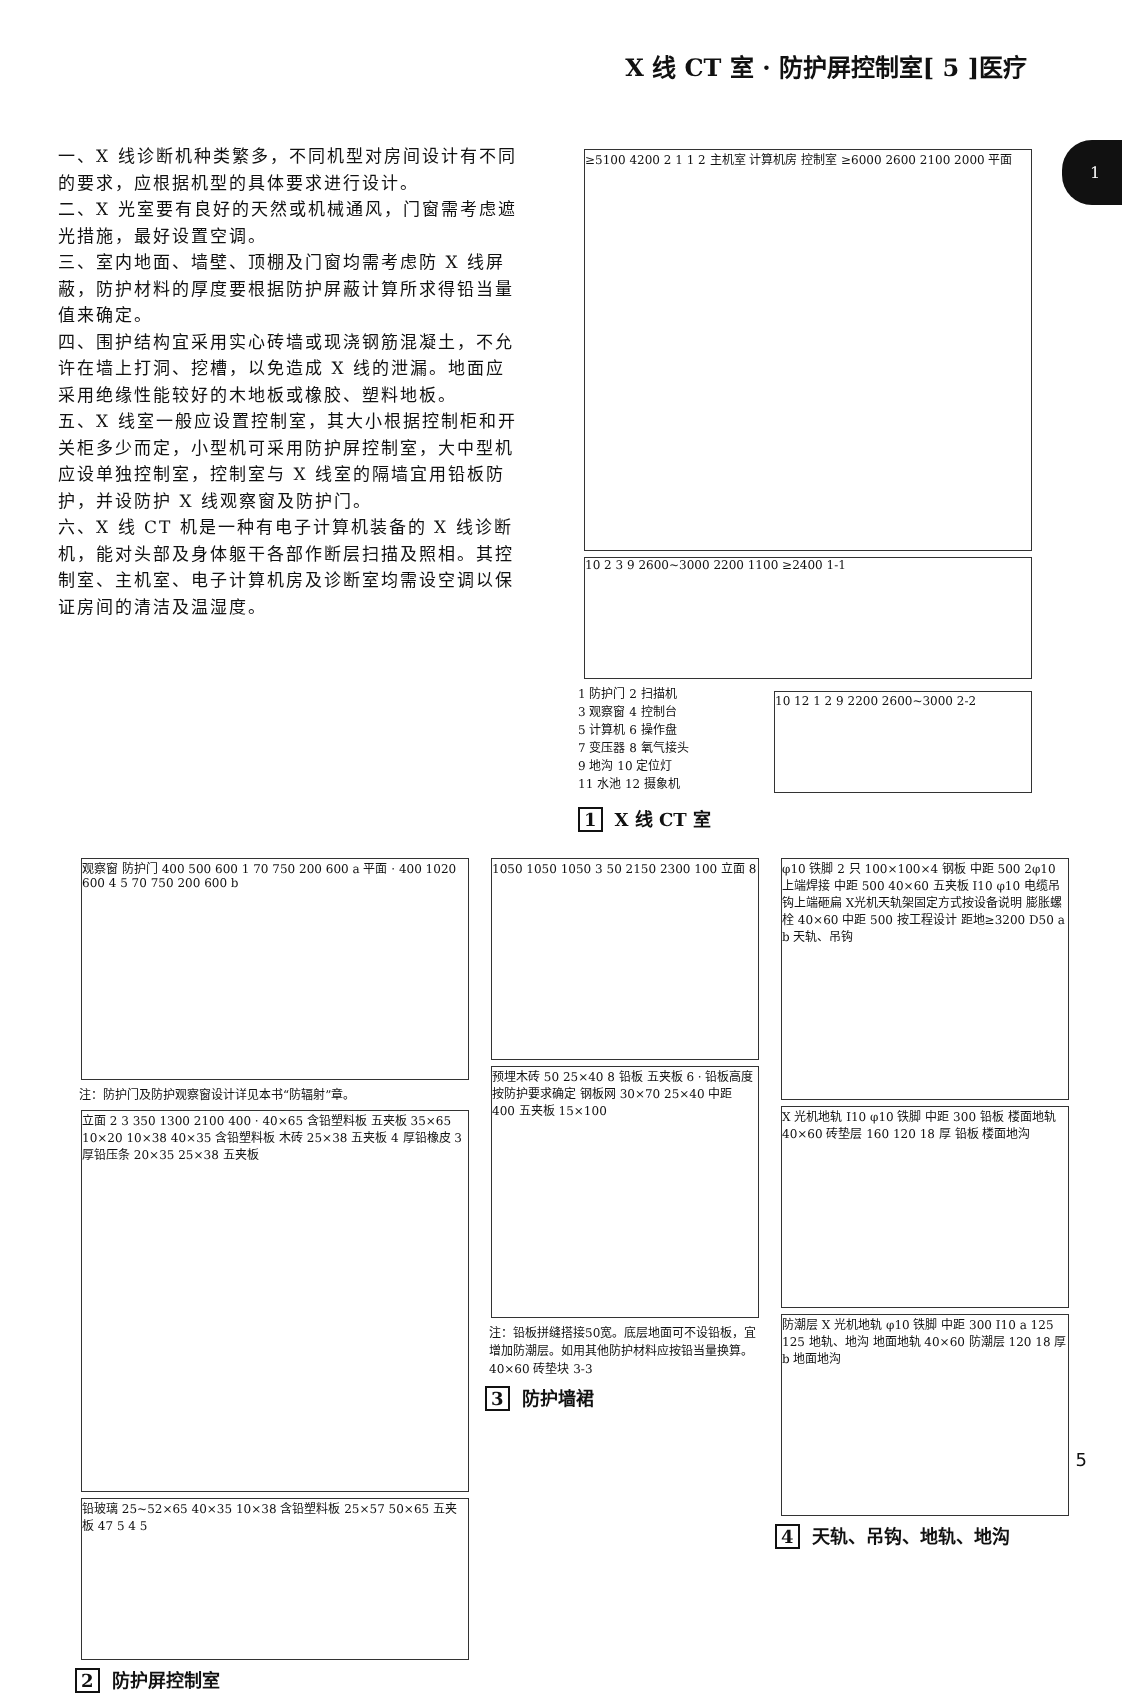X 线 CT 室 · 防护屏控制室[ 5 ]医疗
1
一、X 线诊断机种类繁多，不同机型对房间设计有不同的要求，应根据机型的具体要求进行设计。
二、X 光室要有良好的天然或机械通风，门窗需考虑遮光措施，最好设置空调。
三、室内地面、墙壁、顶棚及门窗均需考虑防 X 线屏蔽，防护材料的厚度要根据防护屏蔽计算所求得铅当量值来确定。
四、围护结构宜采用实心砖墙或现浇钢筋混凝土，不允许在墙上打洞、挖槽，以免造成 X 线的泄漏。地面应采用绝缘性能较好的木地板或橡胶、塑料地板。
五、X 线室一般应设置控制室，其大小根据控制柜和开关柜多少而定，小型机可采用防护屏控制室，大中型机应设单独控制室，控制室与 X 线室的隔墙宜用铅板防护，并设防护 X 线观察窗及防护门。
六、X 线 CT 机是一种有电子计算机装备的 X 线诊断机，能对头部及身体躯干各部作断层扫描及照相。其控制室、主机室、电子计算机房及诊断室均需设空调以保证房间的清洁及温湿度。
≥5100 4200 2 1 1 2 主机室 计算机房 控制室 ≥6000 2600 2100 2000 平面
10 2 3 9 2600~3000 2200 1100 ≥2400 1-1
1 防护门 2 扫描机
3 观察窗 4 控制台
5 计算机 6 操作盘
7 变压器 8 氧气接头
9 地沟 10 定位灯
11 水池 12 摄象机
10 12 1 2 9 2200 2600~3000 2-2
1 X 线 CT 室
观察窗 防护门 400 500 600 1 70 750 200 600 a 平面 · 400 1020 600 4 5 70 750 200 600 b
注：防护门及防护观察窗设计详见本书“防辐射”章。
立面 2 3 350 1300 2100 400 · 40×65 含铅塑料板 五夹板 35×65 10×20 10×38 40×35 含铅塑料板 木砖 25×38 五夹板 4 厚铅橡皮 3 厚铅压条 20×35 25×38 五夹板
铅玻璃 25~52×65 40×35 10×38 含铅塑料板 25×57 50×65 五夹板 47 5 4 5
2 防护屏控制室
1050 1050 1050 3 50 2150 2300 100 立面 8
预埋木砖 50 25×40 8 铅板 五夹板 6 · 铅板高度按防护要求确定 钢板网 30×70 25×40 中距 400 五夹板 15×100
注：铅板拼缝搭接50宽。底层地面可不设铅板，宜增加防潮层。如用其他防护材料应按铅当量换算。 40×60 砖垫块 3-3
3 防护墙裙
φ10 铁脚 2 只 100×100×4 钢板 中距 500 2φ10 上端焊接 中距 500 40×60 五夹板 I10 φ10 电缆吊钩上端砸扁 X光机天轨架固定方式按设备说明 膨胀螺栓 40×60 中距 500 按工程设计 距地≥3200 D50 a b 天轨、吊钩
X 光机地轨 I10 φ10 铁脚 中距 300 铅板 楼面地轨 40×60 砖垫层 160 120 18 厚 铅板 楼面地沟
防潮层 X 光机地轨 φ10 铁脚 中距 300 I10 a 125 125 地轨、地沟 地面地轨 40×60 防潮层 120 18 厚 b 地面地沟
4 天轨、吊钩、地轨、地沟
5